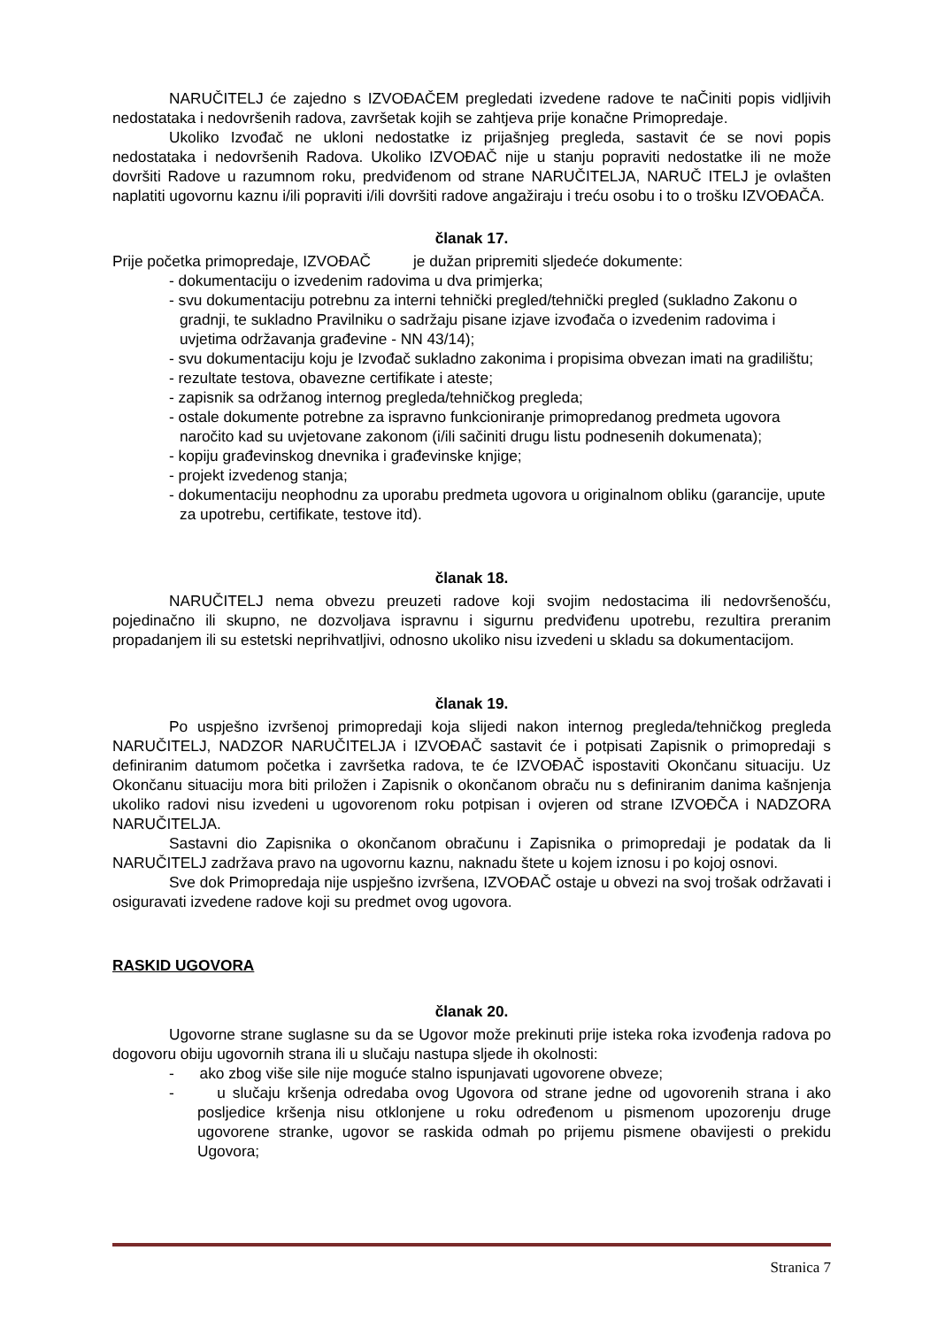NARUČITELJ će zajedno s IZVOĐAČEM pregledati izvedene radove te naČiniti popis vidljivih nedostataka i nedovršenih radova, završetak kojih se zahtjeva prije konačne Primopredaje.
Ukoliko Izvođač ne ukloni nedostatke iz prijašnjeg pregleda, sastavit će se novi popis nedostataka i nedovršenih Radova. Ukoliko IZVOĐAČ nije u stanju popraviti nedostatke ili ne može dovršiti Radove u razumnom roku, predviđenom od strane NARUČITELJA, NARUČ ITELJ je ovlašten naplatiti ugovornu kaznu i/ili popraviti i/ili dovršiti radove angažiraju i treću osobu i to o trošku IZVOĐAČA.
članak 17.
Prije početka primopredaje, IZVOĐAČ je dužan pripremiti sljedeće dokumente:
- dokumentaciju o izvedenim radovima u dva primjerka;
- svu dokumentaciju potrebnu za interni tehnički pregled/tehnički pregled (sukladno Zakonu o gradnji, te sukladno Pravilniku o sadržaju pisane izjave izvođača o izvedenim radovima i uvjetima održavanja građevine - NN 43/14);
- svu dokumentaciju koju je Izvođač sukladno zakonima i propisima obvezan imati na gradilištu;
- rezultate testova, obavezne certifikate i ateste;
- zapisnik sa održanog internog pregleda/tehničkog pregleda;
- ostale dokumente potrebne za ispravno funkcioniranje primopredanog predmeta ugovora naročito kad su uvjetovane zakonom (i/ili sačiniti drugu listu podnesenih dokumenata);
- kopiju građevinskog dnevnika i građevinske knjige;
- projekt izvedenog stanja;
- dokumentaciju neophodnu za uporabu predmeta ugovora u originalnom obliku (garancije, upute za upotrebu, certifikate, testove itd).
članak 18.
NARUČITELJ nema obvezu preuzeti radove koji svojim nedostacima ili nedovršenošću, pojedinačno ili skupno, ne dozvoljava ispravnu i sigurnu predviđenu upotrebu, rezultira preranim propadanjem ili su estetski neprihvatljivi, odnosno ukoliko nisu izvedeni u skladu sa dokumentacijom.
članak 19.
Po uspješno izvršenoj primopredaji koja slijedi nakon internog pregleda/tehničkog pregleda NARUČITELJ, NADZOR NARUČITELJA i IZVOĐAČ sastavit će i potpisati Zapisnik o primopredaji s definiranim datumom početka i završetka radova, te će IZVOĐAČ ispostaviti Okončanu situaciju. Uz Okončanu situaciju mora biti priložen i Zapisnik o okončanom obraču nu s definiranim danima kašnjenja ukoliko radovi nisu izvedeni u ugovorenom roku potpisan i ovjeren od strane IZVOĐČA i NADZORA NARUČITELJA.
Sastavni dio Zapisnika o okončanom obračunu i Zapisnika o primopredaji je podatak da li NARUČITELJ zadržava pravo na ugovornu kaznu, naknadu štete u kojem iznosu i po kojoj osnovi.
Sve dok Primopredaja nije uspješno izvršena, IZVOĐAČ ostaje u obvezi na svoj trošak održavati i osiguravati izvedene radove koji su predmet ovog ugovora.
RASKID UGOVORA
članak 20.
Ugovorne strane suglasne su da se Ugovor može prekinuti prije isteka roka izvođenja radova po dogovoru obiju ugovornih strana ili u slučaju nastupa sljede ih okolnosti:
- ako zbog više sile nije moguće stalno ispunjavati ugovorene obveze;
- u slučaju kršenja odredaba ovog Ugovora od strane jedne od ugovorenih strana i ako posljedice kršenja nisu otklonjene u roku određenom u pismenom upozorenju druge ugovorene stranke, ugovor se raskida odmah po prijemu pismene obavijesti o prekidu Ugovora;
Stranica 7